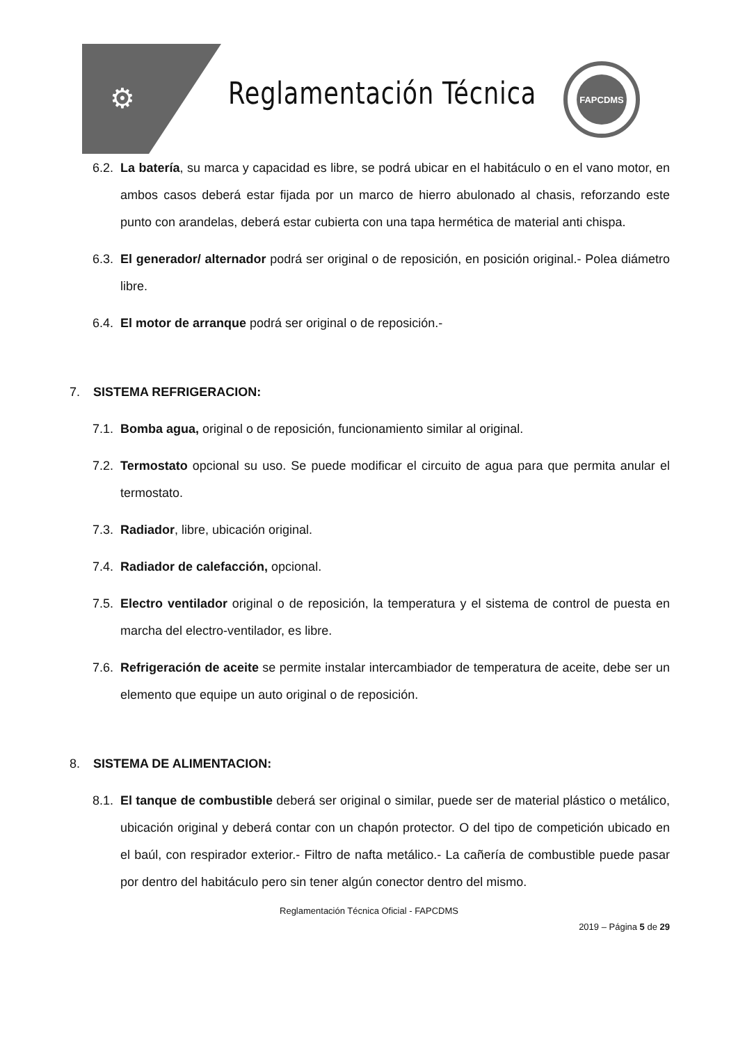⚙ Reglamentación Técnica
FAPCDMS
6.2.
La batería, su marca y capacidad es libre, se podrá ubicar en el habitáculo o en el vano motor, en ambos casos deberá estar fijada por un marco de hierro abulonado al chasis, reforzando este punto con arandelas, deberá estar cubierta con una tapa hermética de material anti chispa.
6.3.
El generador/ alternador podrá ser original o de reposición, en posición original.- Polea diámetro libre.
6.4.
El motor de arranque podrá ser original o de reposición.-
7. SISTEMA REFRIGERACION:
7.1.
Bomba agua, original o de reposición, funcionamiento similar al original.
7.2.
Termostato opcional su uso. Se puede modificar el circuito de agua para que permita anular el termostato.
7.3.
Radiador, libre, ubicación original.
7.4.
Radiador de calefacción, opcional.
7.5.
Electro ventilador original o de reposición, la temperatura y el sistema de control de puesta en marcha del electro-ventilador, es libre.
7.6.
Refrigeración de aceite se permite instalar intercambiador de temperatura de aceite, debe ser un elemento que equipe un auto original o de reposición.
8. SISTEMA DE ALIMENTACION:
8.1.
El tanque de combustible deberá ser original o similar, puede ser de material plástico o metálico, ubicación original y deberá contar con un chapón protector. O del tipo de competición ubicado en el baúl, con respirador exterior.- Filtro de nafta metálico.- La cañería de combustible puede pasar por dentro del habitáculo pero sin tener algún conector dentro del mismo.
Reglamentación Técnica Oficial - FAPCDMS
2019 – Página 5 de 29